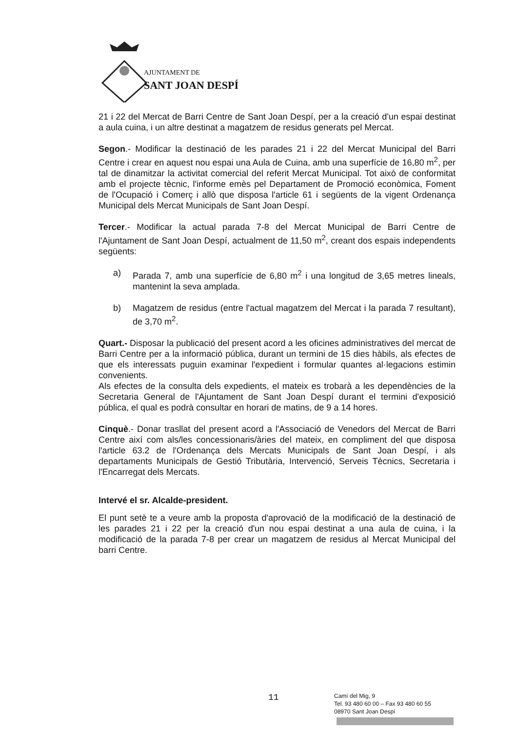AJUNTAMENT DE
SANT JOAN DESPÍ
21 i 22 del Mercat de Barri Centre de Sant Joan Despí, per a la creació d'un espai destinat a aula cuina, i un altre destinat a magatzem de residus generats pel Mercat.
Segon.- Modificar la destinació de les parades 21 i 22 del Mercat Municipal del Barri Centre i crear en aquest nou espai una Aula de Cuina, amb una superfície de 16,80 m<sup>2</sup>, per tal de dinamitzar la activitat comercial del referit Mercat Municipal. Tot això de conformitat amb el projecte tècnic, l'informe emès pel Departament de Promoció econòmica, Foment de l'Ocupació i Comerç i allò que disposa l'article 61 i següents de la vigent Ordenança Municipal dels Mercat Municipals de Sant Joan Despí.
Tercer.- Modificar la actual parada 7-8 del Mercat Municipal de Barri Centre de l'Ajuntament de Sant Joan Despí, actualment de 11,50 m<sup>2</sup>, creant dos espais independents següents:
a) Parada 7, amb una superfície de 6,80 m<sup>2</sup> i una longitud de 3,65 metres lineals, mantenint la seva amplada.
b) Magatzem de residus (entre l'actual magatzem del Mercat i la parada 7 resultant), de 3,70 m<sup>2</sup>.
Quart.- Disposar la publicació del present acord a les oficines administratives del mercat de Barri Centre per a la informació pública, durant un termini de 15 dies hàbils, als efectes de que els interessats puguin examinar l'expedient i formular quantes al·legacions estimin convenients.
Als efectes de la consulta dels expedients, el mateix es trobarà a les dependències de la Secretaria General de l'Ajuntament de Sant Joan Despí durant el termini d'exposició pública, el qual es podrà consultar en horari de matins, de 9 a 14 hores.
Cinquè.- Donar trasllat del present acord a l'Associació de Venedors del Mercat de Barri Centre així com als/les concessionaris/àries del mateix, en compliment del que disposa l'article 63.2 de l'Ordenança dels Mercats Municipals de Sant Joan Despí, i als departaments Municipals de Gestió Tributària, Intervenció, Serveis Tècnics, Secretaria i l'Encarregat dels Mercats.
Intervé el sr. Alcalde-president.
El punt setè te a veure amb la proposta d'aprovació de la modificació de la destinació de les parades 21 i 22 per la creació d'un nou espai destinat a una aula de cuina, i la modificació de la parada 7-8 per crear un magatzem de residus al Mercat Municipal del barri Centre.
11
Camí del Mig, 9
Tel. 93 480 60 00 – Fax 93 480 60 55
08970 Sant Joan Despí